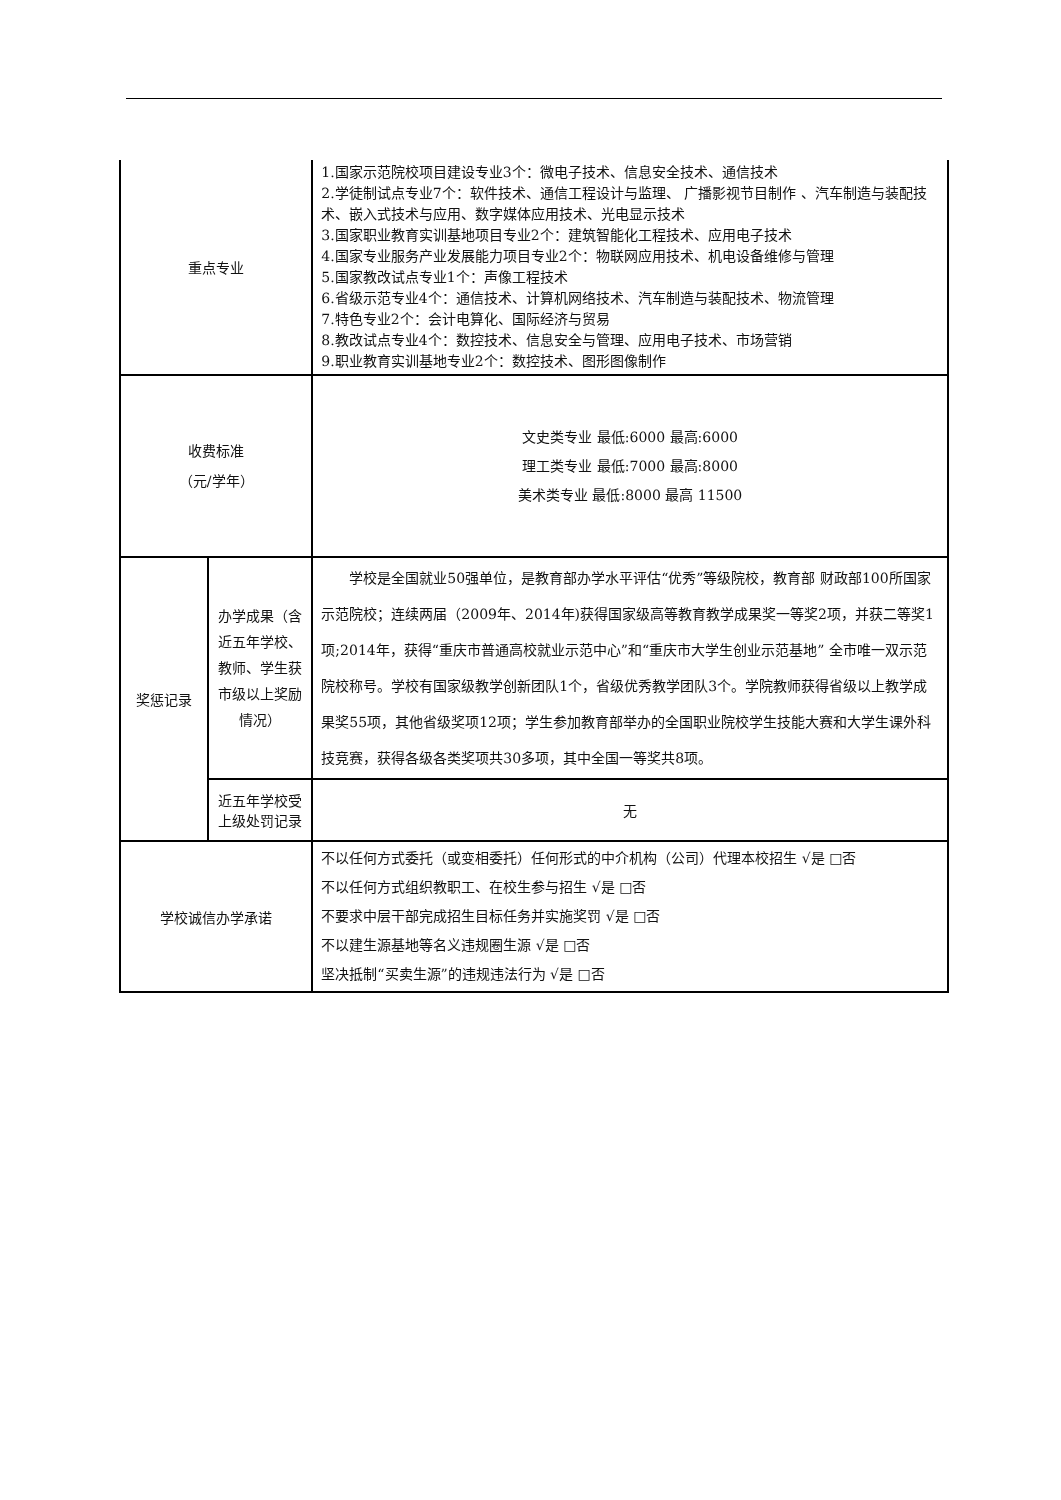| 重点专业 | | 1.国家示范院校项目建设专业3个：微电子技术、信息安全技术、通信技术 2.学徒制试点专业7个：软件技术、通信工程设计与监理、 广播影视节目制作 、汽车制造与装配技术、嵌入式技术与应用、数字媒体应用技术、光电显示技术 3.国家职业教育实训基地项目专业2个：建筑智能化工程技术、应用电子技术 4.国家专业服务产业发展能力项目专业2个：物联网应用技术、机电设备维修与管理 5.国家教改试点专业1个：声像工程技术 6.省级示范专业4个：通信技术、计算机网络技术、汽车制造与装配技术、物流管理 7.特色专业2个：会计电算化、国际经济与贸易 8.教改试点专业4个：数控技术、信息安全与管理、应用电子技术、市场营销 9.职业教育实训基地专业2个：数控技术、图形图像制作 |
| 收费标准 （元/学年） | | 文史类专业 最低:6000 最高:6000 理工类专业 最低:7000 最高:8000 美术类专业 最低:8000 最高 11500 |
| 奖惩记录 | 办学成果（含近五年学校、教师、学生获市级以上奖励情况） | 学校是全国就业50强单位，是教育部办学水平评估“优秀”等级院校，教育部 财政部100所国家示范院校；连续两届（2009年、2014年)获得国家级高等教育教学成果奖一等奖2项，并获二等奖1项;2014年，获得“重庆市普通高校就业示范中心”和“重庆市大学生创业示范基地” 全市唯一双示范院校称号。学校有国家级教学创新团队1个，省级优秀教学团队3个。学院教师获得省级以上教学成果奖55项，其他省级奖项12项；学生参加教育部举办的全国职业院校学生技能大赛和大学生课外科技竞赛，获得各级各类奖项共30多项，其中全国一等奖共8项。 |
| | 近五年学校受上级处罚记录 | 无 |
| 学校诚信办学承诺 | | 不以任何方式委托（或变相委托）任何形式的中介机构（公司）代理本校招生 √是 □否 不以任何方式组织教职工、在校生参与招生 √是 □否 不要求中层干部完成招生目标任务并实施奖罚 √是 □否 不以建生源基地等名义违规圈生源 √是 □否 坚决抵制“买卖生源”的违规违法行为 √是 □否 |